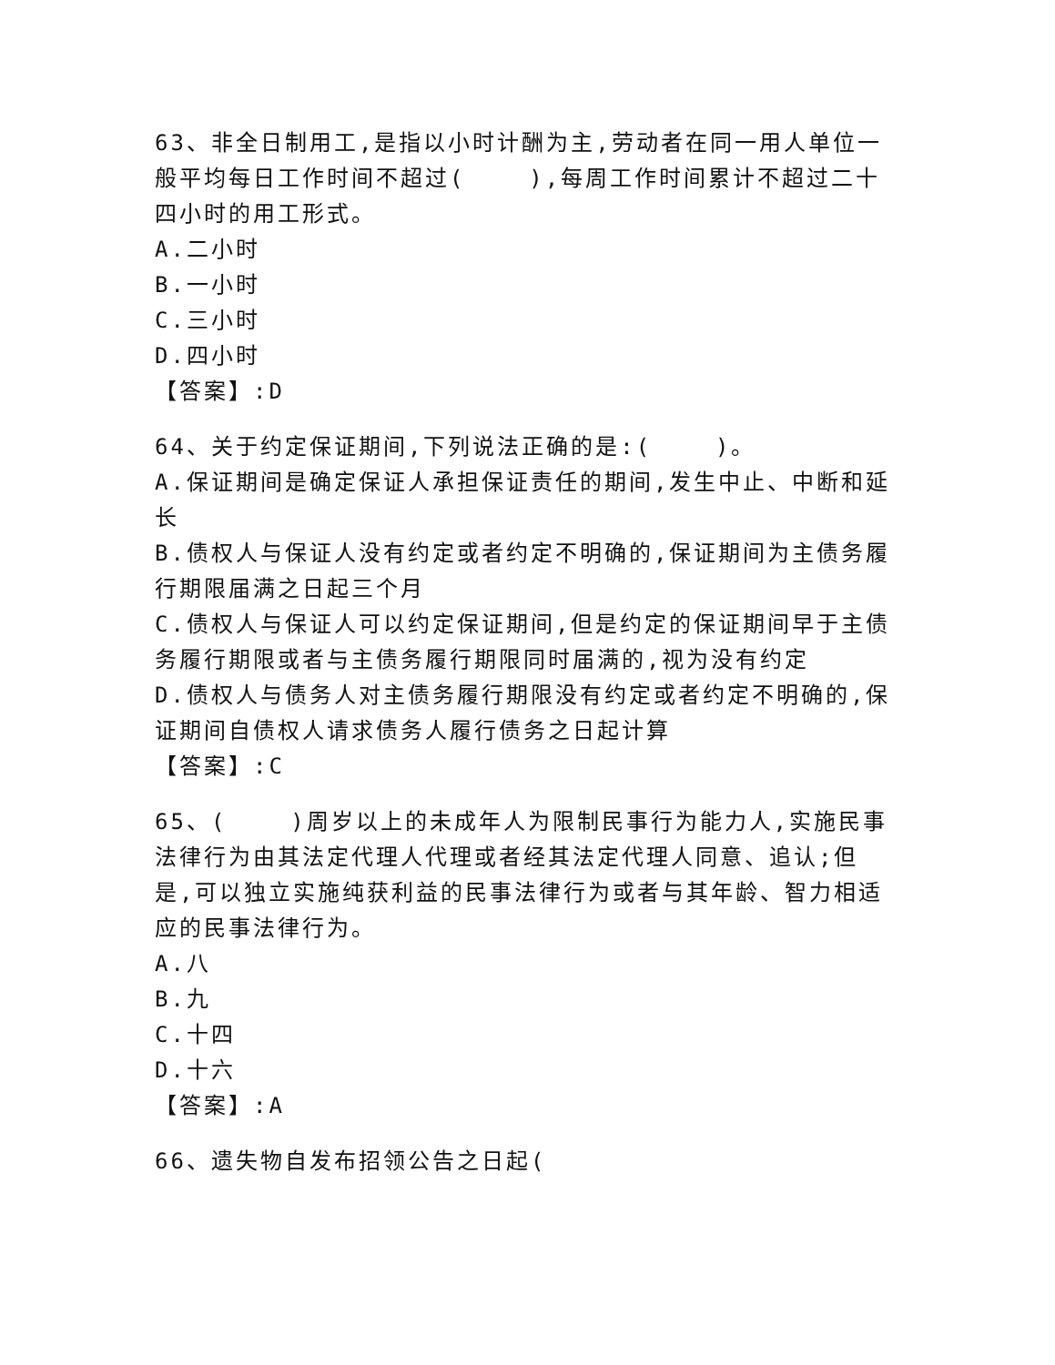63、非全日制用工,是指以小时计酬为主,劳动者在同一用人单位一般平均每日工作时间不超过( ),每周工作时间累计不超过二十四小时的用工形式。
A.二小时
B.一小时
C.三小时
D.四小时
【答案】:D
64、关于约定保证期间,下列说法正确的是:( )。
A.保证期间是确定保证人承担保证责任的期间,发生中止、中断和延长
B.债权人与保证人没有约定或者约定不明确的,保证期间为主债务履行期限届满之日起三个月
C.债权人与保证人可以约定保证期间,但是约定的保证期间早于主债务履行期限或者与主债务履行期限同时届满的,视为没有约定
D.债权人与债务人对主债务履行期限没有约定或者约定不明确的,保证期间自债权人请求债务人履行债务之日起计算
【答案】:C
65、( )周岁以上的未成年人为限制民事行为能力人,实施民事法律行为由其法定代理人代理或者经其法定代理人同意、追认;但是,可以独立实施纯获利益的民事法律行为或者与其年龄、智力相适应的民事法律行为。
A.八
B.九
C.十四
D.十六
【答案】:A
66、遗失物自发布招领公告之日起(